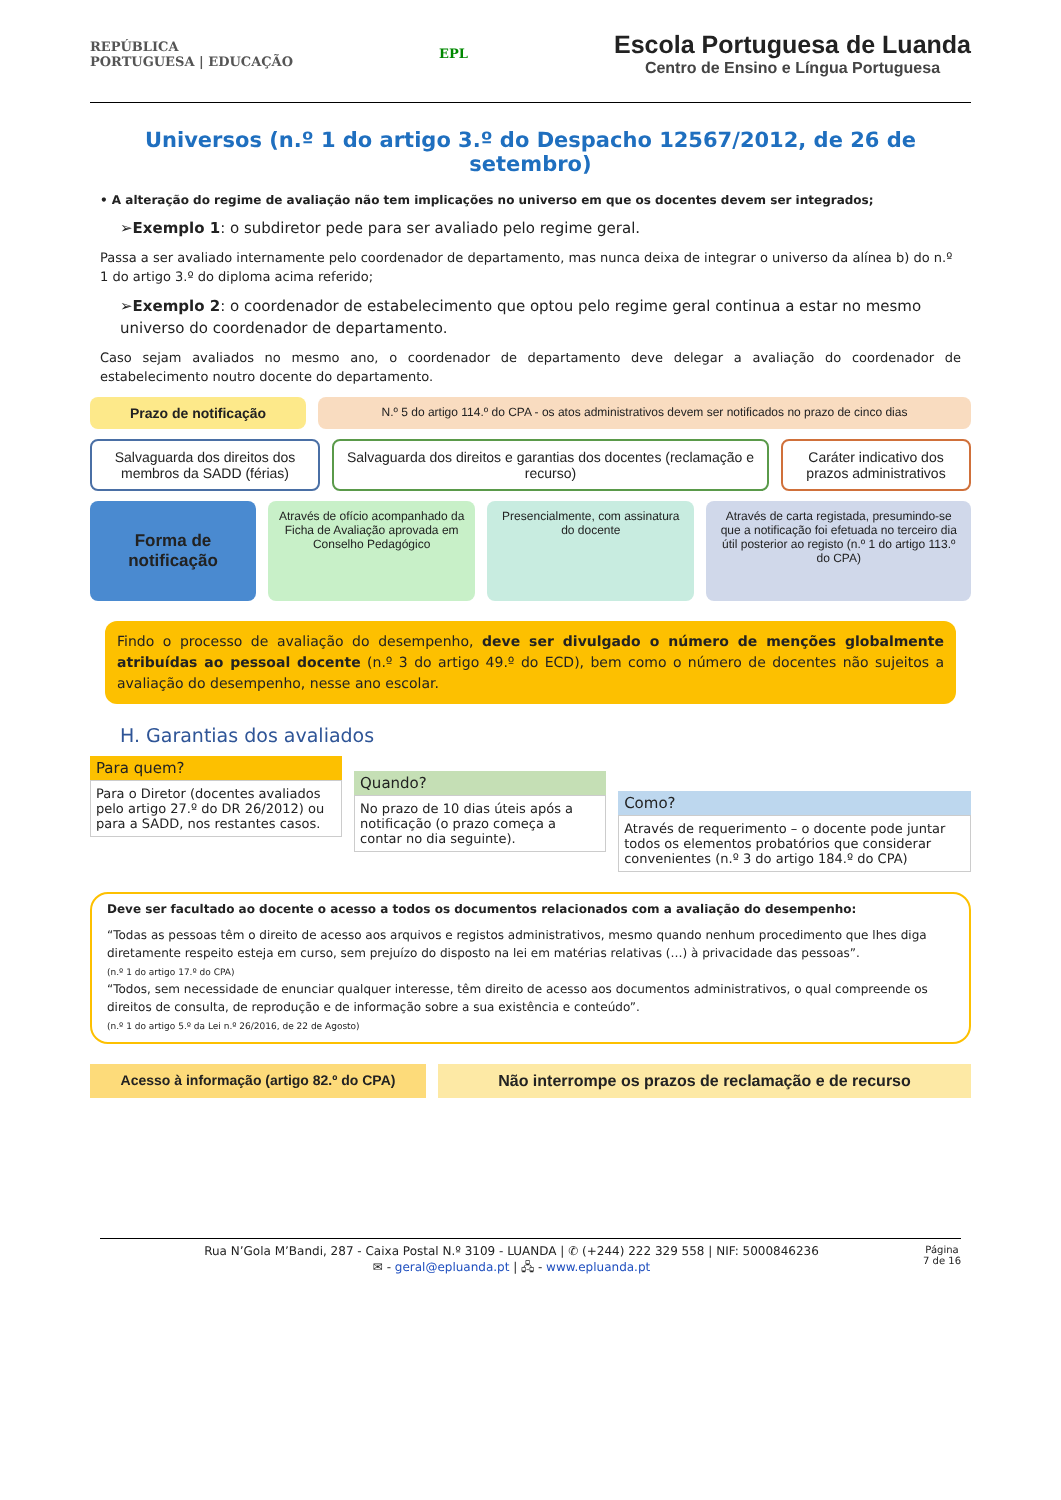REPÚBLICA
PORTUGUESA | EDUCAÇÃO
EPL
Escola Portuguesa de Luanda
Centro de Ensino e Língua Portuguesa
Universos (n.º 1 do artigo 3.º do Despacho 12567/2012, de 26 de setembro)
• A alteração do regime de avaliação não tem implicações no universo em que os docentes devem ser integrados;
➢Exemplo 1: o subdiretor pede para ser avaliado pelo regime geral.
Passa a ser avaliado internamente pelo coordenador de departamento, mas nunca deixa de integrar o universo da alínea b) do n.º 1 do artigo 3.º do diploma acima referido;
➢Exemplo 2: o coordenador de estabelecimento que optou pelo regime geral continua a estar no mesmo universo do coordenador de departamento.
Caso sejam avaliados no mesmo ano, o coordenador de departamento deve delegar a avaliação do coordenador de estabelecimento noutro docente do departamento.
Prazo de notificação
N.º 5 do artigo 114.º do CPA - os atos administrativos devem ser notificados no prazo de cinco dias
Salvaguarda dos direitos dos membros da SADD (férias)
Salvaguarda dos direitos e garantias dos docentes (reclamação e recurso)
Caráter indicativo dos prazos administrativos
Forma de notificação
Através de ofício acompanhado da Ficha de Avaliação aprovada em Conselho Pedagógico
Presencialmente, com assinatura do docente
Através de carta registada, presumindo-se que a notificação foi efetuada no terceiro dia útil posterior ao registo (n.º 1 do artigo 113.º do CPA)
Findo o processo de avaliação do desempenho, deve ser divulgado o número de menções globalmente atribuídas ao pessoal docente (n.º 3 do artigo 49.º do ECD), bem como o número de docentes não sujeitos a avaliação do desempenho, nesse ano escolar.
H. Garantias dos avaliados
Para quem?
Para o Diretor (docentes avaliados pelo artigo 27.º do DR 26/2012) ou para a SADD, nos restantes casos.
Quando?
No prazo de 10 dias úteis após a notificação (o prazo começa a contar no dia seguinte).
Como?
Através de requerimento – o docente pode juntar todos os elementos probatórios que considerar convenientes (n.º 3 do artigo 184.º do CPA)
Deve ser facultado ao docente o acesso a todos os documentos relacionados com a avaliação do desempenho:
“Todas as pessoas têm o direito de acesso aos arquivos e registos administrativos, mesmo quando nenhum procedimento que lhes diga diretamente respeito esteja em curso, sem prejuízo do disposto na lei em matérias relativas (…) à privacidade das pessoas”.
(n.º 1 do artigo 17.º do CPA)
“Todos, sem necessidade de enunciar qualquer interesse, têm direito de acesso aos documentos administrativos, o qual compreende os direitos de consulta, de reprodução e de informação sobre a sua existência e conteúdo”.
(n.º 1 do artigo 5.º da Lei n.º 26/2016, de 22 de Agosto)
Acesso à informação (artigo 82.º do CPA)
Não interrompe os prazos de reclamação e de recurso
Rua N’Gola M’Bandi, 287 - Caixa Postal N.º 3109 - LUANDA | ✆ (+244) 222 329 558 | NIF: 5000846236
✉ - geral@epluanda.pt | 🖧 - www.epluanda.pt
Página
7 de 16